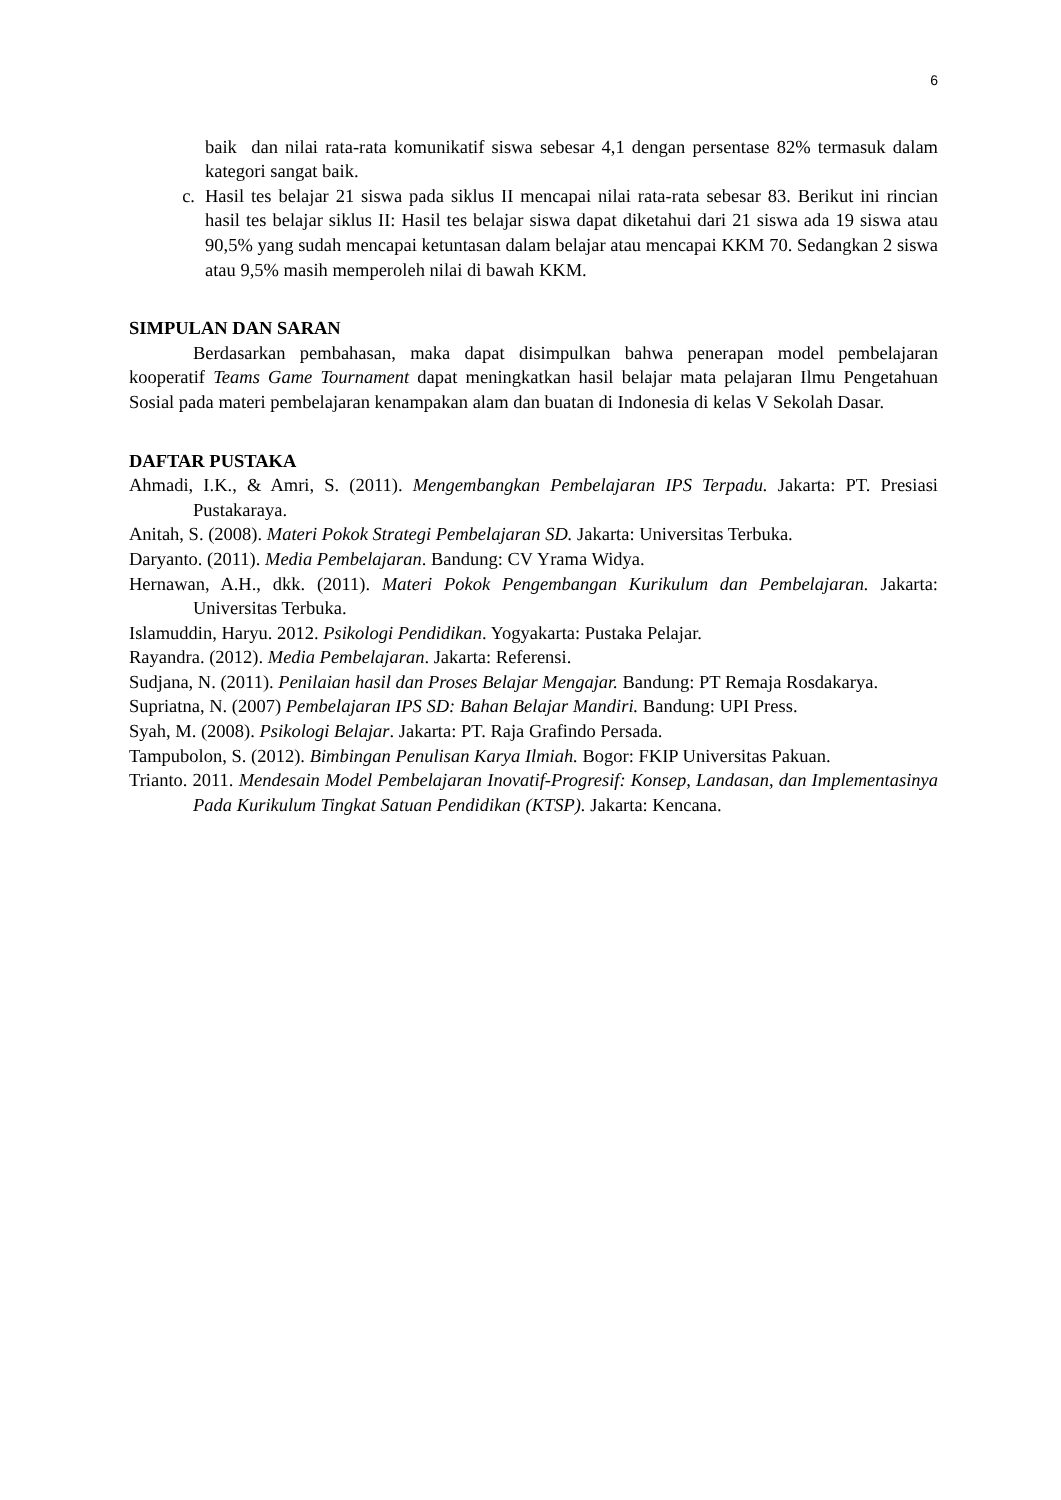6
baik dan nilai rata-rata komunikatif siswa sebesar 4,1 dengan persentase 82% termasuk dalam kategori sangat baik.
c. Hasil tes belajar 21 siswa pada siklus II mencapai nilai rata-rata sebesar 83. Berikut ini rincian hasil tes belajar siklus II: Hasil tes belajar siswa dapat diketahui dari 21 siswa ada 19 siswa atau 90,5% yang sudah mencapai ketuntasan dalam belajar atau mencapai KKM 70. Sedangkan 2 siswa atau 9,5% masih memperoleh nilai di bawah KKM.
SIMPULAN DAN SARAN
Berdasarkan pembahasan, maka dapat disimpulkan bahwa penerapan model pembelajaran kooperatif Teams Game Tournament dapat meningkatkan hasil belajar mata pelajaran Ilmu Pengetahuan Sosial pada materi pembelajaran kenampakan alam dan buatan di Indonesia di kelas V Sekolah Dasar.
DAFTAR PUSTAKA
Ahmadi, I.K., & Amri, S. (2011). Mengembangkan Pembelajaran IPS Terpadu. Jakarta: PT. Presiasi Pustakaraya.
Anitah, S. (2008). Materi Pokok Strategi Pembelajaran SD. Jakarta: Universitas Terbuka.
Daryanto. (2011). Media Pembelajaran. Bandung: CV Yrama Widya.
Hernawan, A.H., dkk. (2011). Materi Pokok Pengembangan Kurikulum dan Pembelajaran. Jakarta: Universitas Terbuka.
Islamuddin, Haryu. 2012. Psikologi Pendidikan. Yogyakarta: Pustaka Pelajar.
Rayandra. (2012). Media Pembelajaran. Jakarta: Referensi.
Sudjana, N. (2011). Penilaian hasil dan Proses Belajar Mengajar. Bandung: PT Remaja Rosdakarya.
Supriatna, N. (2007) Pembelajaran IPS SD: Bahan Belajar Mandiri. Bandung: UPI Press.
Syah, M. (2008). Psikologi Belajar. Jakarta: PT. Raja Grafindo Persada.
Tampubolon, S. (2012). Bimbingan Penulisan Karya Ilmiah. Bogor: FKIP Universitas Pakuan.
Trianto. 2011. Mendesain Model Pembelajaran Inovatif-Progresif: Konsep, Landasan, dan Implementasinya Pada Kurikulum Tingkat Satuan Pendidikan (KTSP). Jakarta: Kencana.